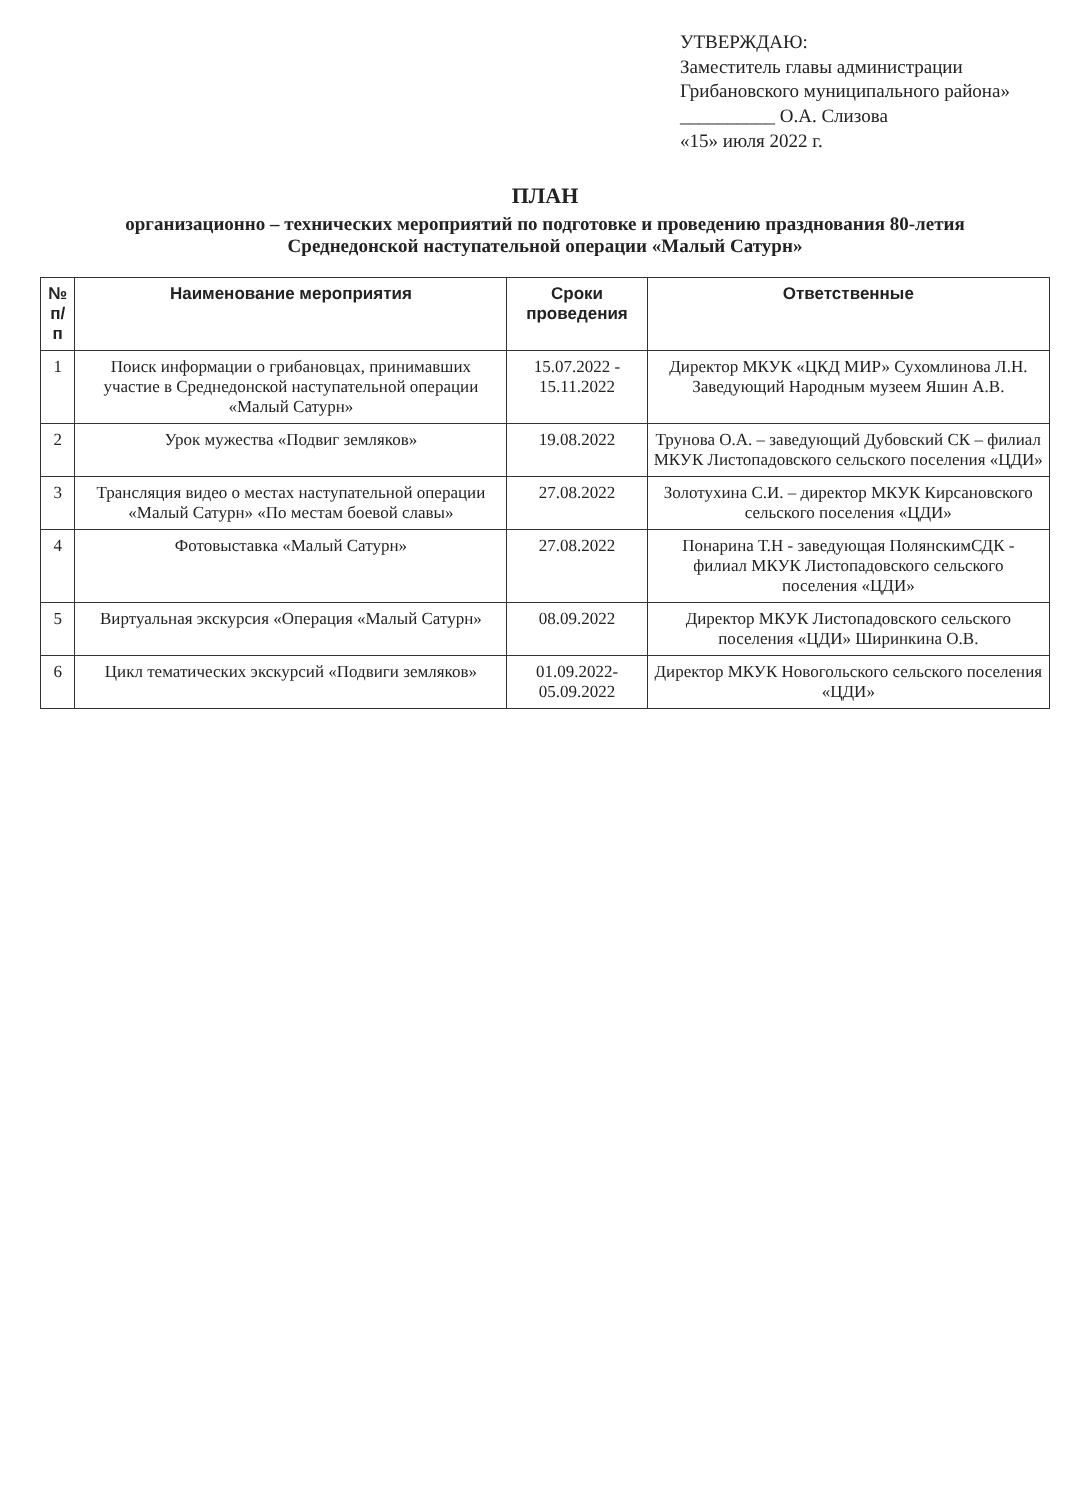УТВЕРЖДАЮ:
Заместитель главы администрации
Грибановского муниципального района»
__________ О.А. Слизова
«15» июля 2022 г.
ПЛАН
организационно – технических мероприятий по подготовке и проведению празднования 80-летия
Среднедонской наступательной операции «Малый Сатурн»
| № п/п | Наименование мероприятия | Сроки проведения | Ответственные |
| --- | --- | --- | --- |
| 1 | Поиск информации о грибановцах, принимавших участие в Среднедонской наступательной операции «Малый Сатурн» | 15.07.2022 - 15.11.2022 | Директор МКУК «ЦКД МИР» Сухомлинова Л.Н. Заведующий Народным музеем Яшин А.В. |
| 2 | Урок мужества «Подвиг земляков» | 19.08.2022 | Трунова О.А. – заведующий Дубовский СК – филиал МКУК Листопадовского сельского поселения «ЦДИ» |
| 3 | Трансляция видео о местах наступательной операции «Малый Сатурн» «По местам боевой славы» | 27.08.2022 | Золотухина С.И. – директор МКУК Кирсановского сельского поселения «ЦДИ» |
| 4 | Фотовыставка «Малый Сатурн» | 27.08.2022 | Понарина Т.Н - заведующая ПолянскимСДК - филиал МКУК Листопадовского сельского поселения «ЦДИ» |
| 5 | Виртуальная экскурсия «Операция «Малый Сатурн» | 08.09.2022 | Директор МКУК Листопадовского сельского поселения «ЦДИ» Ширинкина О.В. |
| 6 | Цикл тематических экскурсий «Подвиги земляков» | 01.09.2022-05.09.2022 | Директор МКУК Новогольского сельского поселения «ЦДИ» |